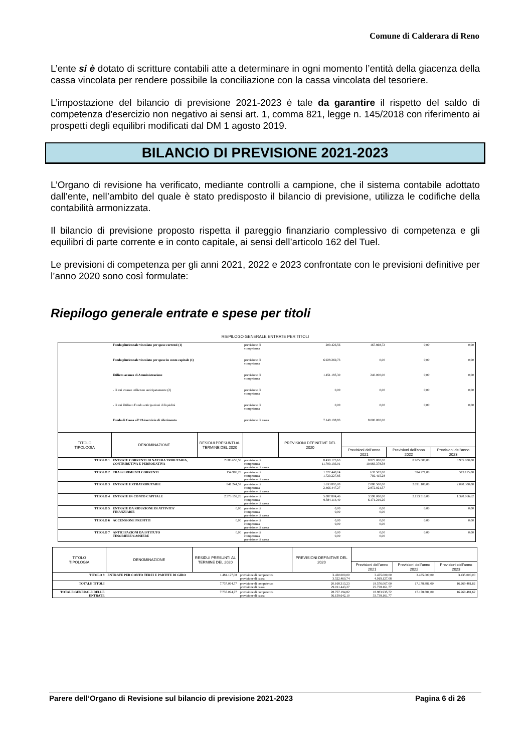Comune di Calderara di Reno
L’ente si è dotato di scritture contabili atte a determinare in ogni momento l’entità della giacenza della cassa vincolata per rendere possibile la conciliazione con la cassa vincolata del tesoriere.
L’impostazione del bilancio di previsione 2021-2023 è tale da garantire il rispetto del saldo di competenza d'esercizio non negativo ai sensi art. 1, comma 821, legge n. 145/2018 con riferimento ai prospetti degli equilibri modificati dal DM 1 agosto 2019.
BILANCIO DI PREVISIONE 2021-2023
L’Organo di revisione ha verificato, mediante controlli a campione, che il sistema contabile adottato dall’ente, nell’ambito del quale è stato predisposto il bilancio di previsione, utilizza le codifiche della contabilità armonizzata.
Il bilancio di previsione proposto rispetta il pareggio finanziario complessivo di competenza e gli equilibri di parte corrente e in conto capitale, ai sensi dell’articolo 162 del Tuel.
Le previsioni di competenza per gli anni 2021, 2022 e 2023 confrontate con le previsioni definitive per l’anno 2020 sono così formulate:
Riepilogo generale entrate e spese per titoli
RIEPILOGO GENERALE ENTRATE PER TITOLI
| | Fondo pluriennale vincolato per spese correnti (1) | | previsione di competenza | 209.426,56 | 167.868,72 | 0,00 | 0,00 |
| | Fondo pluriennale vincolato per spese in conto capitale (1) | | previsione di competenza | 6.928.269,73 | 0,00 | 0,00 | 0,00 |
| | Utilizzo avanzo di Amministrazione | | previsione di competenza | 1.451.185,30 | 240.000,00 | 0,00 | 0,00 |
| | - di cui avanzo utilizzato anticipatamente (2) | | previsione di competenza | 0,00 | 0,00 | 0,00 | 0,00 |
| | - di cui Utilizzo Fondo anticipazioni di liquidità | | previsione di competenza | 0,00 | 0,00 | 0,00 | 0,00 |
| | Fondo di Cassa all'1/1/esercizio di riferimento | | previsione di cassa | 7.148.198,83 | 8.000.000,00 | | |
| TITOLO TIPOLOGIA | DENOMINAZIONE | RESIDUI PRESUNTI AL TERMINE DEL 2020 | | PREVISIONI DEFINITIVE DEL 2020 | | | |
| | | | | | Previsioni dell'anno 2021 | Previsioni dell'anno 2022 | Previsioni dell'anno 2023 |
| TITOLO 1 | ENTRATE CORRENTI DI NATURA TRIBUTARIA, CONTRIBUTIVA E PEREQUATIVA | 2.683.655,58 | previsione di competenza previsione di cassa | 8.439.173,63 11.709.193,01 | 8.825.000,00 10.983.378,58 | 8.905.000,00 | 8.905.000,00 |
| TITOLO 2 | TRASFERIMENTI CORRENTI | 154.908,28 | previsione di competenza previsione di cassa | 1.577.440,14 1.729.227,85 | 637.507,00 792.415,28 | 594.271,00 | 519.115,00 |
| TITOLO 3 | ENTRATE EXTRATRIBUTARIE | 841.244,57 | previsione di competenza previsione di cassa | 1.633.895,00 2.466.447,27 | 2.080.500,00 2.872.021,57 | 2.091.100,00 | 2.090.300,00 |
| TITOLO 4 | ENTRATE IN CONTO CAPITALE | 2.573.159,26 | previsione di competenza previsione di cassa | 5.087.804,46 9.584.114,40 | 3.598.060,00 6.171.219,26 | 2.153.510,00 | 1.320.066,62 |
| TITOLO 5 | ENTRATE DA RIDUZIONE DI ATTIVITA' FINANZIARIE | 0,00 | previsione di competenza previsione di cassa | 0,00 0,00 | 0,00 0,00 | 0,00 | 0,00 |
| TITOLO 6 | ACCENSIONE PRESTITI | 0,00 | previsione di competenza previsione di cassa | 0,00 0,00 | 0,00 0,00 | 0,00 | 0,00 |
| TITOLO 7 | ANTICIPAZIONI DA ISTITUTO TESORIERE/CASSIERE | 0,00 | previsione di competenza previsione di cassa | 0,00 0,00 | 0,00 0,00 | 0,00 | 0,00 |
| TITOLO TIPOLOGIA | DENOMINAZIONE | RESIDUI PRESUNTI AL TERMINE DEL 2020 | | PREVISIONI DEFINITIVE DEL 2020 | | | |
| --- | --- | --- | --- | --- | --- | --- | --- |
| | | | | | Previsioni dell'anno 2021 | Previsioni dell'anno 2022 | Previsioni dell'anno 2023 |
| TITOLO 9 | ENTRATE PER CONTO TERZI E PARTITE DI GIRO | 1.484.127,08 | previsione di competenza previsione di cassa | 3.430.000,00 3.522.460,74 | 3.435.000,00 4.919.127,08 | 3.435.000,00 | 3.435.000,00 |
| TOTALE TITOLI | | 7.737.094,77 | previsione di competenza previsione di cassa | 20.168.313,23 29.011.443,27 | 18.576.067,00 25.738.161,77 | 17.178.881,00 | 16.269.481,62 |
| TOTALE GENERALE DELLE ENTRATE | | 7.737.094,77 | previsione di competenza previsione di cassa | 28.757.194,82 36.159.642,10 | 18.983.935,72 33.738.161,77 | 17.178.881,00 | 16.269.481,62 |
Parere dell’Organo di Revisione sul bilancio di previsione 2021-2023 Pagina 6 di 26